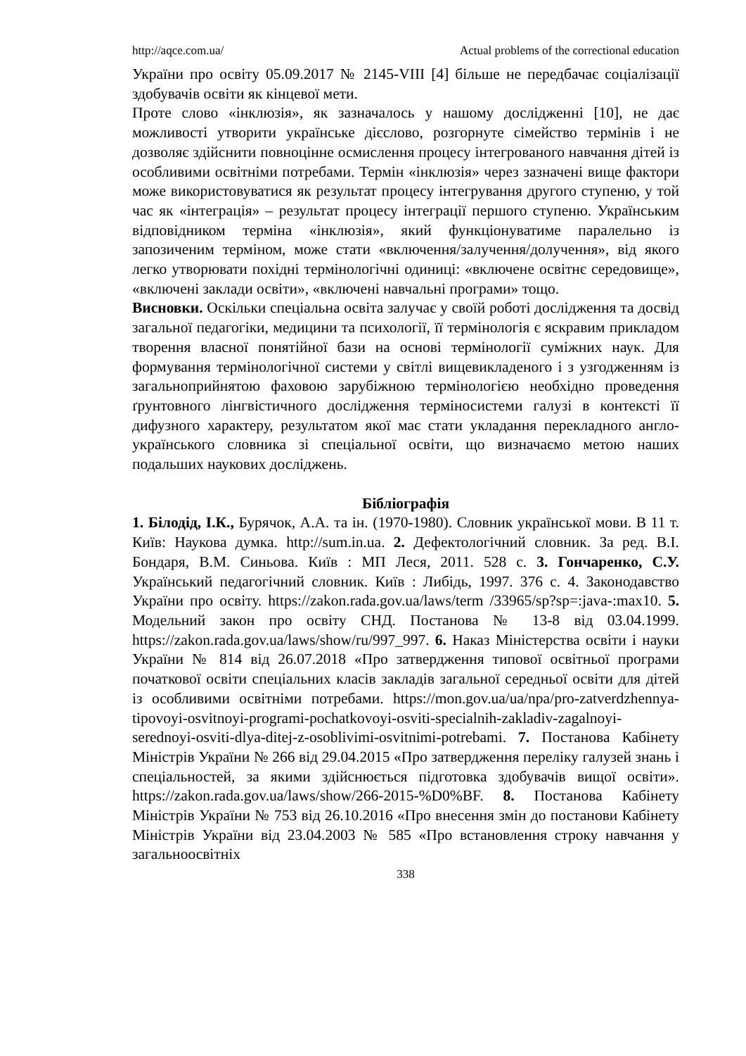http://aqce.com.ua/ Actual problems of the correctional education
України про освіту 05.09.2017 № 2145-VIII [4] більше не передбачає соціалізації здобувачів освіти як кінцевої мети.
Проте слово «інклюзія», як зазначалось у нашому дослідженні [10], не дає можливості утворити українське дієслово, розгорнуте сімейство термінів і не дозволяє здійснити повноцінне осмислення процесу інтегрованого навчання дітей із особливими освітніми потребами. Термін «інклюзія» через зазначені вище фактори може використовуватися як результат процесу інтегрування другого ступеню, у той час як «інтеграція» – результат процесу інтеграції першого ступеню. Українським відповідником терміна «інклюзія», який функціонуватиме паралельно із запозиченим терміном, може стати «включення/залучення/долучення», від якого легко утворювати похідні термінологічні одиниці: «включене освітнє середовище», «включені заклади освіти», «включені навчальні програми» тощо.
Висновки. Оскільки спеціальна освіта залучає у своїй роботі дослідження та досвід загальної педагогіки, медицини та психології, її термінологія є яскравим прикладом творення власної понятійної бази на основі термінології суміжних наук. Для формування термінологічної системи у світлі вищевикладеного і з узгодженням із загальноприйнятою фаховою зарубіжною термінологією необхідно проведення ґрунтовного лінгвістичного дослідження терміносистеми галузі в контексті її дифузного характеру, результатом якої має стати укладання перекладного англо-українського словника зі спеціальної освіти, що визначаємо метою наших подальших наукових досліджень.
Бібліографія
1. Білодід, І.К., Бурячок, А.А. та ін. (1970-1980). Словник української мови. В 11 т. Київ: Наукова думка. http://sum.in.ua. 2. Дефектологічний словник. За ред. В.І. Бондаря, В.М. Синьова. Київ : МП Леся, 2011. 528 с. 3. Гончаренко, С.У. Український педагогічний словник. Київ : Либідь, 1997. 376 с. 4. Законодавство України про освіту. https://zakon.rada.gov.ua/laws/term /33965/sp?sp=:java-:max10. 5. Модельний закон про освіту СНД. Постанова № 13-8 від 03.04.1999. https://zakon.rada.gov.ua/laws/show/ru/997_997. 6. Наказ Міністерства освіти і науки України № 814 від 26.07.2018 «Про затвердження типової освітньої програми початкової освіти спеціальних класів закладів загальної середньої освіти для дітей із особливими освітніми потребами. https://mon.gov.ua/ua/npa/pro-zatverdzhennya-tipovoyi-osvitnoyi-programi-pochatkovoyi-osviti-specialnih-zakladiv-zagalnoyi-serednoyi-osviti-dlya-ditej-z-osoblivimi-osvitnimi-potrebami. 7. Постанова Кабінету Міністрів України № 266 від 29.04.2015 «Про затвердження переліку галузей знань і спеціальностей, за якими здійснюється підготовка здобувачів вищої освіти». https://zakon.rada.gov.ua/laws/show/266-2015-%D0%BF. 8. Постанова Кабінету Міністрів України № 753 від 26.10.2016 «Про внесення змін до постанови Кабінету Міністрів України від 23.04.2003 № 585 «Про встановлення строку навчання у загальноосвітніх
338